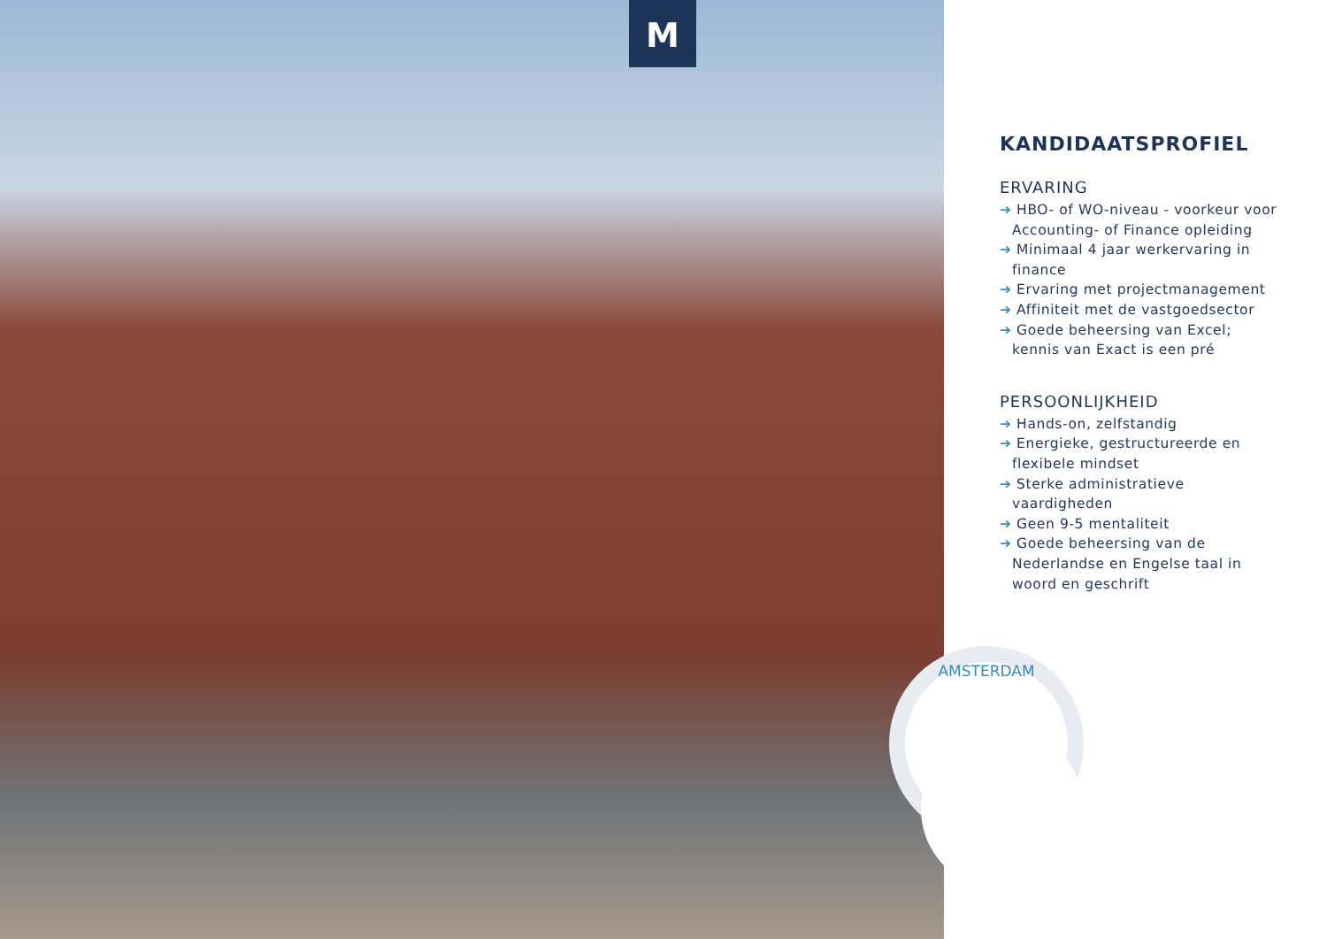M
AMSTERDAM
KANDIDAATSPROFIEL
ERVARING
➔ HBO- of WO-niveau - voorkeur voor Accounting- of Finance opleiding
➔ Minimaal 4 jaar werkervaring in finance
➔ Ervaring met projectmanagement
➔ Affiniteit met de vastgoedsector
➔ Goede beheersing van Excel; kennis van Exact is een pré
PERSOONLIJKHEID
➔ Hands-on, zelfstandig
➔ Energieke, gestructureerde en flexibele mindset
➔ Sterke administratieve vaardigheden
➔ Geen 9-5 mentaliteit
➔ Goede beheersing van de Nederlandse en Engelse taal in woord en geschrift